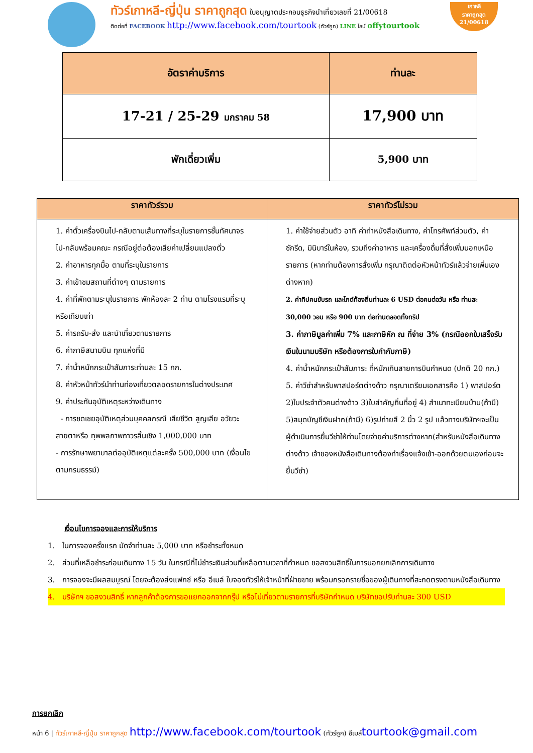ทัวร์เกาหลี-ญี่ปุ่น ราคาถูกสุด ใบอนุญาตประกอบธุรกิจนำเที่ยวเลขที่ 21/00618
ติดต่อที่ FACEBOOK http://www.facebook.com/tourtook (ทัวร์ถูก) LINE ไลน์ offytourtook
เกาหลี
ราคาถูกสุด
21/00618
| อัตราค่าบริการ | ท่านละ |
| --- | --- |
| 17-21 / 25-29 มกราคม 58 | 17,900 บาท |
| พักเดี่ยวเพิ่ม | 5,900 บาท |
| ราคาทัวร์รวม | ราคาทัวร์ไม่รวม |
| --- | --- |
| 1. ค่าตั๋วเครื่องบินไป-กลับตามเส้นทางที่ระบุในรายการชั้นทัศนาจรไป-กลับพร้อมคณะ กรณีอยู่ต่อต้องเสียค่าเปลี่ยนแปลงตั๋ว 2. ค่าอาหารทุกมื้อ ตามที่ระบุในรายการ 3. ค่าเข้าชมสถานที่ต่างๆ ตามรายการ 4. ค่าที่พักตามระบุในรายการ พักห้องละ 2 ท่าน ตามโรงแรมที่ระบุ หรือเทียบเท่า 5. ค่ารถรับ-ส่ง และนำเที่ยวตามรายการ 6. ค่าภาษีสนามบิน ทุกแห่งที่มี 7. ค่าน้ำหนักกระเป๋าสัมภาระท่านละ 15 กก. 8. ค่าหัวหน้าทัวร์นำท่านท่องเที่ยวตลอดรายการในต่างประเทศ 9. ค่าประกันอุบัติเหตุระหว่างเดินทาง - การชดเชยอุบัติเหตุส่วนบุคคลกรณี เสียชีวิต สูญเสีย อวัยวะ สายตาหรือ ทุพพลภาพถาวรสิ้นเชิง 1,000,000 บาท - การรักษาพยาบาลต่ออุบัติเหตุแต่ละครั้ง 500,000 บาท (เงื่อนไขตามกรมธรรม์) | 1. ค่าใช้จ่ายส่วนตัว อาทิ ค่าทำหนังสือเดินทาง, ค่าโทรศัพท์ส่วนตัว, ค่าซักรีด, มินิบาร์ในห้อง, รวมถึงค่าอาหาร และเครื่องดื่มที่สั่งเพิ่มนอกเหนือรายการ (หากท่านต้องการสั่งเพิ่ม กรุณาติดต่อหัวหน้าทัวร์แล้วจ่ายเพิ่มเองต่างหาก) 2. ค่าทิปคนขับรถ และไกด์ท้องถิ่นท่านละ 6 USD ต่อคนต่อวัน หรือ ท่านละ 30,000 วอน หรือ 900 บาท ต่อท่านตลอดทั้งทริป 3. ค่าภาษีมูลค่าเพิ่ม 7% และภาษีหัก ณ ที่จ่าย 3% (กรณีออกใบเสร็จรับเงินในนามบริษัท หรือต้องการใบกำกับภาษี) 4. ค่าน้ำหนักกระเป๋าสัมภาระ ที่หนักเกินสายการบินกำหนด (ปกติ 20 กก.) 5. ค่าวีซ่าสำหรับพาสปอร์ตต่างด้าว กรุณาเตรียมเอกสารคือ 1) พาสปอร์ต 2)ใบประจำตัวคนต่างด้าว 3)ใบสำคัญถิ่นที่อยู่ 4) สำเนาทะเบียนบ้าน(ถ้ามี) 5)สมุดบัญชีเงินฝาก(ถ้ามี) 6)รูปถ่ายสี 2 นิ้ว 2 รูป แล้วทางบริษัทฯจะเป็นผู้ดำเนินการยื่นวีซ่าให้ท่านโดยจ่ายค่าบริการต่างหาก(สำหรับหนังสือเดินทางต่างด้าว เจ้าของหนังสือเดินทางต้องทำเรื่องแจ้งเข้า-ออกด้วยตนเองก่อนจะยื่นวีซ่า) |
เงื่อนไขการจองและการให้บริการ
1. ในการจองครั้งแรก มัดจำท่านละ 5,000 บาท หรือชำระทั้งหมด
2. ส่วนที่เหลือชำระก่อนเดินทาง 15 วัน ในกรณีที่ไม่ชำระเงินส่วนที่เหลือตามเวลาที่กำหนด ขอสงวนสิทธิ์ในการบอกยกเลิกการเดินทาง
3. การจองจะมีผลสมบูรณ์ โดยจะต้องส่งแฟกซ์ หรือ อีเมล์ ใบจองทัวร์ให้เจ้าหน้าที่ฝ่ายขาย พร้อมกรอกรายชื่อของผู้เดินทางที่สะกดตรงตามหนังสือเดินทาง
4. บริษัทฯ ขอสงวนสิทธิ์ หากลูกค้าต้องการขอแยกออกจากกรุ๊ป หรือไม่เที่ยวตามรายการที่บริษัทกำหนด บริษัทขอปรับท่านละ 300 USD
การยกเลิก
หน้า 6 | ทัวร์เกาหลี-ญี่ปุ่น ราคาถูกสุด http://www.facebook.com/tourtook (ทัวร์ถูก) อีเมล์tourtook@gmail.com